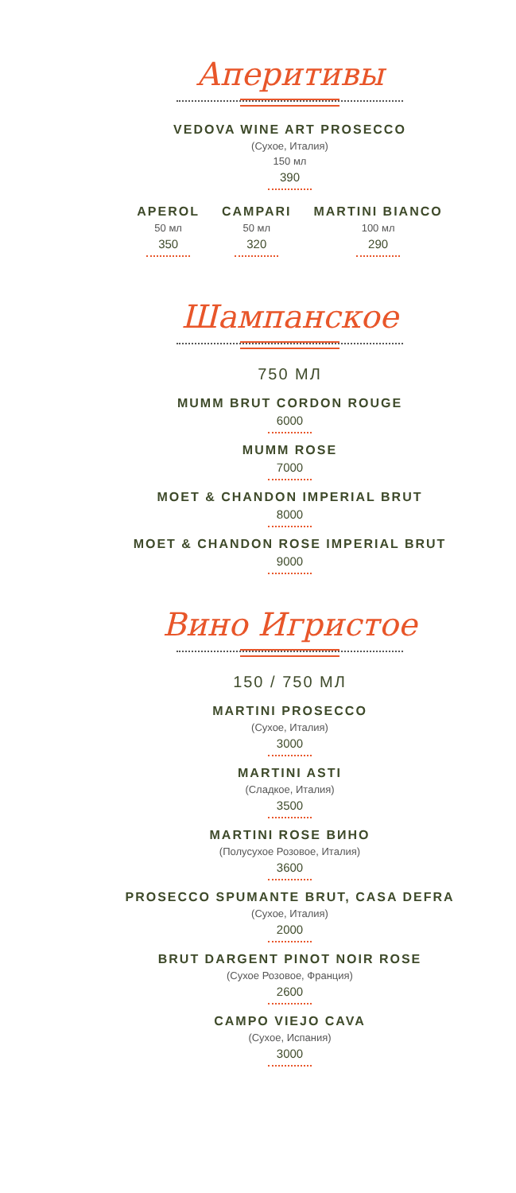Аперитивы
VEDOVA WINE ART PROSECCO
(Сухое, Италия)
150 мл
390
APEROL
50 мл
350
CAMPARI
50 мл
320
MARTINI BIANCO
100 мл
290
Шампанское
750 МЛ
MUMM BRUT CORDON ROUGE
6000
MUMM ROSE
7000
MOET & CHANDON IMPERIAL BRUT
8000
MOET & CHANDON ROSE IMPERIAL BRUT
9000
Вино Игристое
150 / 750 МЛ
MARTINI PROSECCO
(Сухое, Италия)
3000
MARTINI ASTI
(Сладкое, Италия)
3500
MARTINI ROSE ВИНО
(Полусухое Розовое, Италия)
3600
PROSECCO SPUMANTE BRUT, CASA DEFRA
(Сухое, Италия)
2000
BRUT DARGENT PINOT NOIR ROSE
(Сухое Розовое, Франция)
2600
CAMPO VIEJO CAVA
(Сухое, Испания)
3000